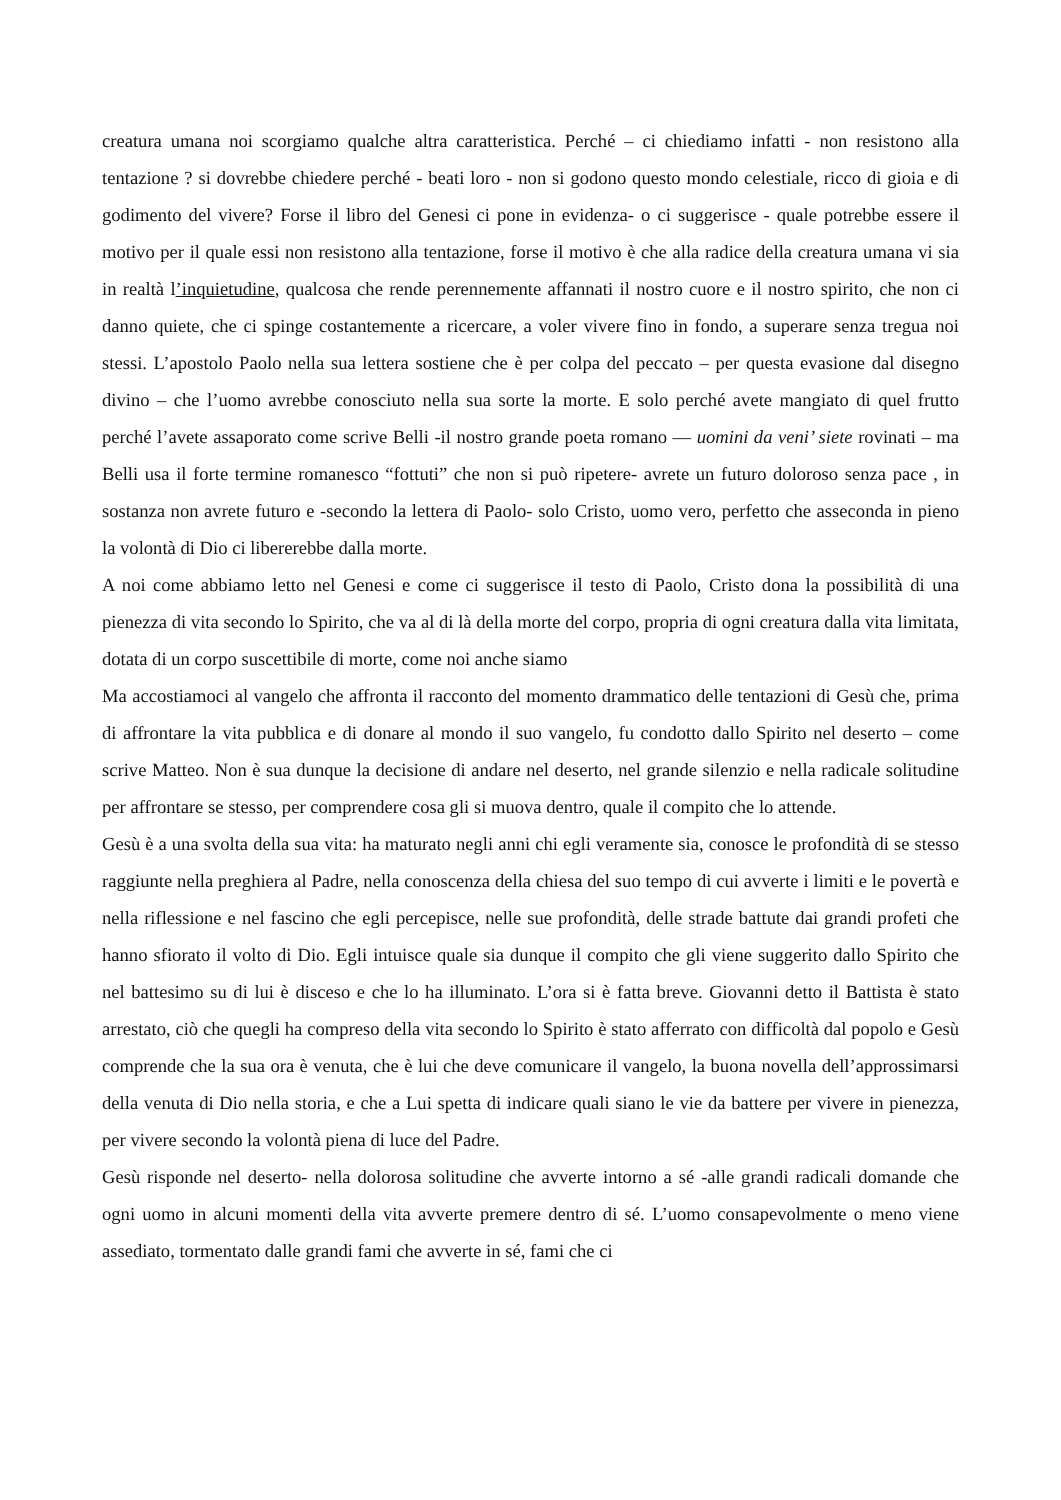creatura umana noi scorgiamo qualche altra caratteristica. Perché – ci chiediamo infatti - non resistono alla tentazione ? si dovrebbe chiedere perché - beati loro - non si godono questo mondo celestiale, ricco di gioia e di godimento del vivere? Forse il libro del Genesi ci pone in evidenza- o ci suggerisce - quale potrebbe essere il motivo per il quale essi non resistono alla tentazione, forse il motivo è che alla radice della creatura umana vi sia in realtà l’inquietudine, qualcosa che rende perennemente affannati il nostro cuore e il nostro spirito, che non ci danno quiete, che ci spinge costantemente a ricercare, a voler vivere fino in fondo, a superare senza tregua noi stessi. L’apostolo Paolo nella sua lettera sostiene che è per colpa del peccato – per questa evasione dal disegno divino – che l’uomo avrebbe conosciuto nella sua sorte la morte. E solo perché avete mangiato di quel frutto perché l’avete assaporato come scrive Belli -il nostro grande poeta romano — uomini da veni’ siete rovinati – ma Belli usa il forte termine romanesco “fottuti” che non si può ripetere- avrete un futuro doloroso senza pace , in sostanza non avrete futuro e -secondo la lettera di Paolo- solo Cristo, uomo vero, perfetto che asseconda in pieno la volontà di Dio ci libererebbe dalla morte.
A noi come abbiamo letto nel Genesi e come ci suggerisce il testo di Paolo, Cristo dona la possibilità di una pienezza di vita secondo lo Spirito, che va al di là della morte del corpo, propria di ogni creatura dalla vita limitata, dotata di un corpo suscettibile di morte, come noi anche siamo
Ma accostiamoci al vangelo che affronta il racconto del momento drammatico delle tentazioni di Gesù che, prima di affrontare la vita pubblica e di donare al mondo il suo vangelo, fu condotto dallo Spirito nel deserto – come scrive Matteo. Non è sua dunque la decisione di andare nel deserto, nel grande silenzio e nella radicale solitudine per affrontare se stesso, per comprendere cosa gli si muova dentro, quale il compito che lo attende.
Gesù è a una svolta della sua vita: ha maturato negli anni chi egli veramente sia, conosce le profondità di se stesso raggiunte nella preghiera al Padre, nella conoscenza della chiesa del suo tempo di cui avverte i limiti e le povertà e nella riflessione e nel fascino che egli percepisce, nelle sue profondità, delle strade battute dai grandi profeti che hanno sfiorato il volto di Dio. Egli intuisce quale sia dunque il compito che gli viene suggerito dallo Spirito che nel battesimo su di lui è disceso e che lo ha illuminato. L’ora si è fatta breve. Giovanni detto il Battista è stato arrestato, ciò che quegli ha compreso della vita secondo lo Spirito è stato afferrato con difficoltà dal popolo e Gesù comprende che la sua ora è venuta, che è lui che deve comunicare il vangelo, la buona novella dell’approssimarsi della venuta di Dio nella storia, e che a Lui spetta di indicare quali siano le vie da battere per vivere in pienezza, per vivere secondo la volontà piena di luce del Padre.
Gesù risponde nel deserto- nella dolorosa solitudine che avverte intorno a sé -alle grandi radicali domande che ogni uomo in alcuni momenti della vita avverte premere dentro di sé. L’uomo consapevolmente o meno viene assediato, tormentato dalle grandi fami che avverte in sé, fami che ci